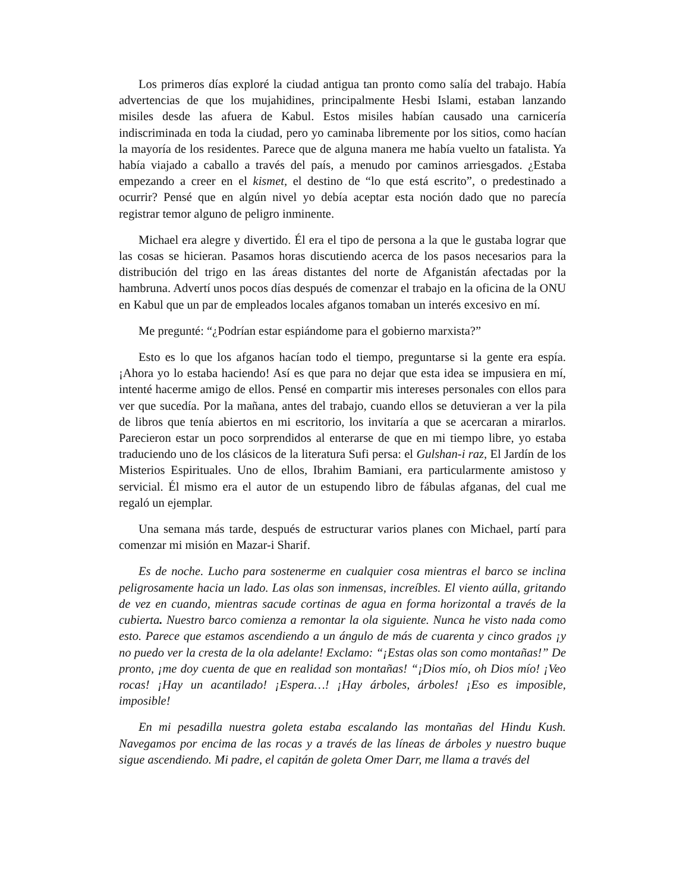Los primeros días exploré la ciudad antigua tan pronto como salía del trabajo. Había advertencias de que los mujahidines, principalmente Hesbi Islami, estaban lanzando misiles desde las afuera de Kabul. Estos misiles habían causado una carnicería indiscriminada en toda la ciudad, pero yo caminaba libremente por los sitios, como hacían la mayoría de los residentes. Parece que de alguna manera me había vuelto un fatalista. Ya había viajado a caballo a través del país, a menudo por caminos arriesgados. ¿Estaba empezando a creer en el kismet, el destino de “lo que está escrito”, o predestinado a ocurrir? Pensé que en algún nivel yo debía aceptar esta noción dado que no parecía registrar temor alguno de peligro inminente.
Michael era alegre y divertido. Él era el tipo de persona a la que le gustaba lograr que las cosas se hicieran. Pasamos horas discutiendo acerca de los pasos necesarios para la distribución del trigo en las áreas distantes del norte de Afganistán afectadas por la hambruna. Advertí unos pocos días después de comenzar el trabajo en la oficina de la ONU en Kabul que un par de empleados locales afganos tomaban un interés excesivo en mí.
Me pregunté: “¿Podrían estar espiándome para el gobierno marxista?”
Esto es lo que los afganos hacían todo el tiempo, preguntarse si la gente era espía. ¡Ahora yo lo estaba haciendo! Así es que para no dejar que esta idea se impusiera en mí, intenté hacerme amigo de ellos. Pensé en compartir mis intereses personales con ellos para ver que sucedía. Por la mañana, antes del trabajo, cuando ellos se detuvieran a ver la pila de libros que tenía abiertos en mi escritorio, los invitaría a que se acercaran a mirarlos. Parecieron estar un poco sorprendidos al enterarse de que en mi tiempo libre, yo estaba traduciendo uno de los clásicos de la literatura Sufi persa: el Gulshan-i raz, El Jardín de los Misterios Espirituales. Uno de ellos, Ibrahim Bamiani, era particularmente amistoso y servicial. Él mismo era el autor de un estupendo libro de fábulas afganas, del cual me regaló un ejemplar.
Una semana más tarde, después de estructurar varios planes con Michael, partí para comenzar mi misión en Mazar-i Sharif.
Es de noche. Lucho para sostenerme en cualquier cosa mientras el barco se inclina peligrosamente hacia un lado. Las olas son inmensas, increíbles. El viento aúlla, gritando de vez en cuando, mientras sacude cortinas de agua en forma horizontal a través de la cubierta. Nuestro barco comienza a remontar la ola siguiente. Nunca he visto nada como esto. Parece que estamos ascendiendo a un ángulo de más de cuarenta y cinco grados ¡y no puedo ver la cresta de la ola adelante! Exclamo: “¡Estas olas son como montañas!” De pronto, ¡me doy cuenta de que en realidad son montañas! “¡Dios mío, oh Dios mío! ¡Veo rocas! ¡Hay un acantilado! ¡Espera…! ¡Hay árboles, árboles! ¡Eso es imposible, imposible!
En mi pesadilla nuestra goleta estaba escalando las montañas del Hindu Kush. Navegamos por encima de las rocas y a través de las líneas de árboles y nuestro buque sigue ascendiendo. Mi padre, el capitán de goleta Omer Darr, me llama a través del